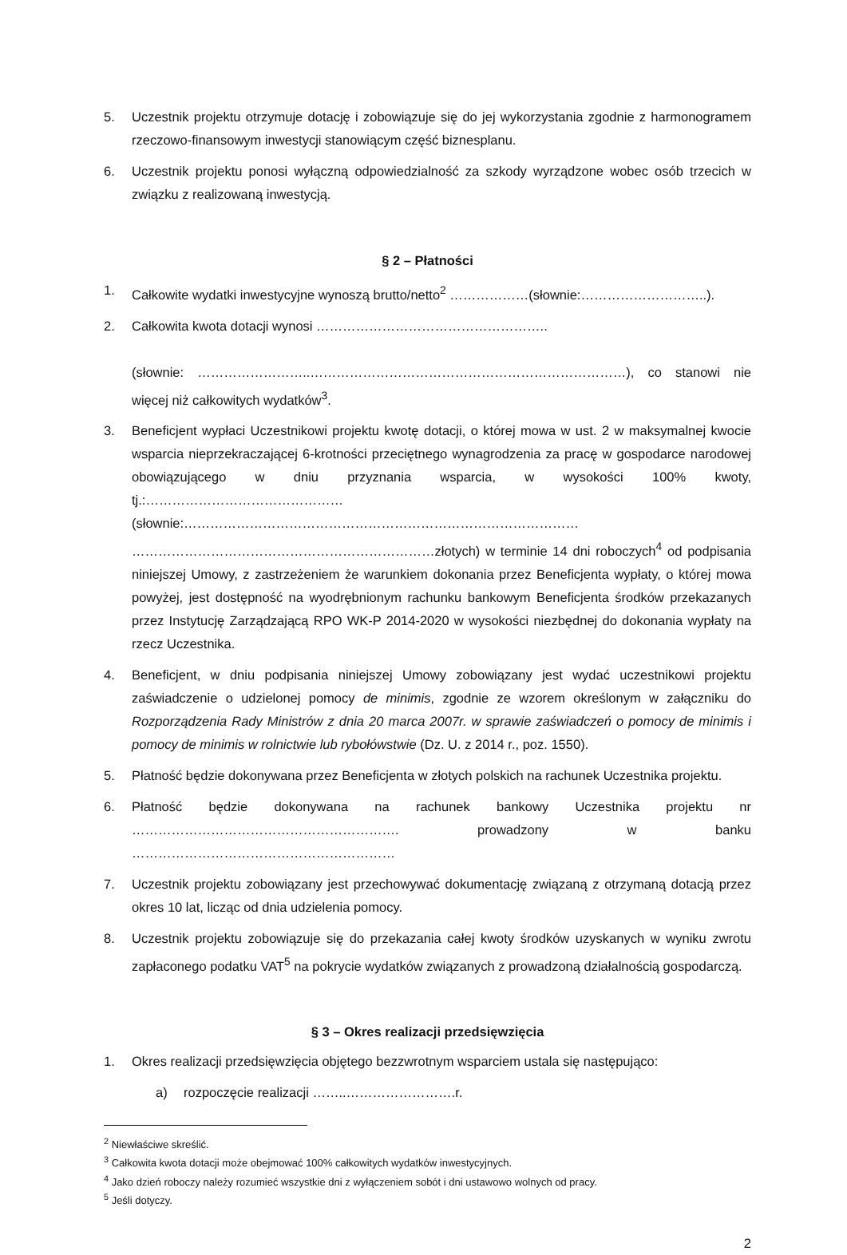5. Uczestnik projektu otrzymuje dotację i zobowiązuje się do jej wykorzystania zgodnie z harmonogramem rzeczowo-finansowym inwestycji stanowiącym część biznesplanu.
6. Uczestnik projektu ponosi wyłączną odpowiedzialność za szkody wyrządzone wobec osób trzecich w związku z realizowaną inwestycją.
§ 2 – Płatności
1. Całkowite wydatki inwestycyjne wynoszą brutto/netto<sup>2</sup> ………………(słownie:………………………..).
2. Całkowita kwota dotacji wynosi ……………………………………………..
(słownie: ……………………..………………………………………………………………), co stanowi nie więcej niż całkowitych wydatków<sup>3</sup>.
3. Beneficjent wypłaci Uczestnikowi projektu kwotę dotacji, o której mowa w ust. 2 w maksymalnej kwocie wsparcia nieprzekraczającej 6-krotności przeciętnego wynagrodzenia za pracę w gospodarce narodowej obowiązującego w dniu przyznania wsparcia, w wysokości 100% kwoty, tj.:………………………………………(słownie:……………………………………………………………………………… ……………………………………………………………złotych) w terminie 14 dni roboczych<sup>4</sup> od podpisania niniejszej Umowy, z zastrzeżeniem że warunkiem dokonania przez Beneficjenta wypłaty, o której mowa powyżej, jest dostępność na wyodrębnionym rachunku bankowym Beneficjenta środków przekazanych przez Instytucję Zarządzającą RPO WK-P 2014-2020 w wysokości niezbędnej do dokonania wypłaty na rzecz Uczestnika.
4. Beneficjent, w dniu podpisania niniejszej Umowy zobowiązany jest wydać uczestnikowi projektu zaświadczenie o udzielonej pomocy de minimis, zgodnie ze wzorem określonym w załączniku do Rozporządzenia Rady Ministrów z dnia 20 marca 2007r. w sprawie zaświadczeń o pomocy de minimis i pomocy de minimis w rolnictwie lub rybołówstwie (Dz. U. z 2014 r., poz. 1550).
5. Płatność będzie dokonywana przez Beneficjenta w złotych polskich na rachunek Uczestnika projektu.
6. Płatność będzie dokonywana na rachunek bankowy Uczestnika projektu nr ……………………………………………………. prowadzony w banku ……………………………………………………
7. Uczestnik projektu zobowiązany jest przechowywać dokumentację związaną z otrzymaną dotacją przez okres 10 lat, licząc od dnia udzielenia pomocy.
8. Uczestnik projektu zobowiązuje się do przekazania całej kwoty środków uzyskanych w wyniku zwrotu zapłaconego podatku VAT<sup>5</sup> na pokrycie wydatków związanych z prowadzoną działalnością gospodarczą.
§ 3 – Okres realizacji przedsięwzięcia
1. Okres realizacji przedsięwzięcia objętego bezzwrotnym wsparciem ustala się następująco:
a) rozpoczęcie realizacji ……..…………………….r.
<sup>2</sup> Niewłaściwe skreślić.
<sup>3</sup> Całkowita kwota dotacji może obejmować 100% całkowitych wydatków inwestycyjnych.
<sup>4</sup> Jako dzień roboczy należy rozumieć wszystkie dni z wyłączeniem sobót i dni ustawowo wolnych od pracy.
<sup>5</sup> Jeśli dotyczy.
2